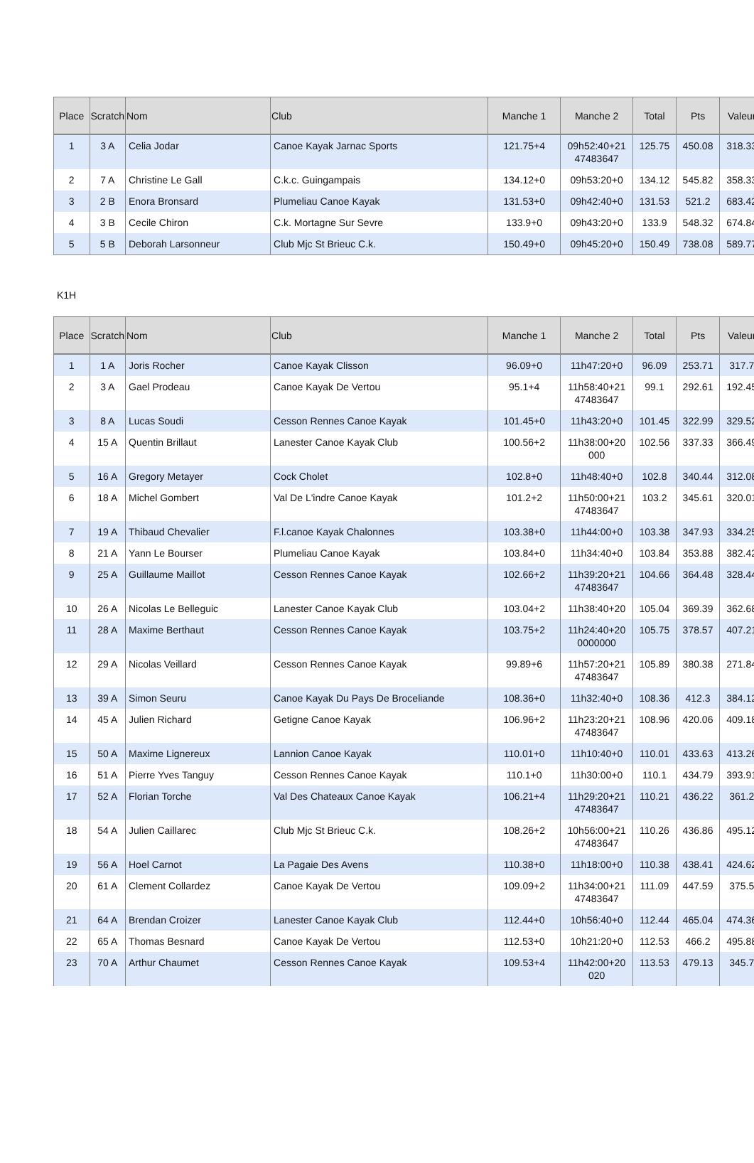| Place | Scratch | Nom | Club | Manche 1 | Manche 2 | Total | Pts | Valeur |
| --- | --- | --- | --- | --- | --- | --- | --- | --- |
| 1 | 3 A | Celia Jodar | Canoe Kayak Jarnac Sports | 121.75+4 | 09h52:40+21 47483647 | 125.75 | 450.08 | 318.33 |
| 2 | 7 A | Christine Le Gall | C.k.c. Guingampais | 134.12+0 | 09h53:20+0 | 134.12 | 545.82 | 358.33 |
| 3 | 2 B | Enora Bronsard | Plumeliau Canoe Kayak | 131.53+0 | 09h42:40+0 | 131.53 | 521.2 | 683.42 |
| 4 | 3 B | Cecile Chiron | C.k. Mortagne Sur Sevre | 133.9+0 | 09h43:20+0 | 133.9 | 548.32 | 674.84 |
| 5 | 5 B | Deborah Larsonneur | Club Mjc St Brieuc C.k. | 150.49+0 | 09h45:20+0 | 150.49 | 738.08 | 589.77 |
K1H
| Place | Scratch | Nom | Club | Manche 1 | Manche 2 | Total | Pts | Valeur |
| --- | --- | --- | --- | --- | --- | --- | --- | --- |
| 1 | 1 A | Joris Rocher | Canoe Kayak Clisson | 96.09+0 | 11h47:20+0 | 96.09 | 253.71 | 317.7 |
| 2 | 3 A | Gael Prodeau | Canoe Kayak De Vertou | 95.1+4 | 11h58:40+21 47483647 | 99.1 | 292.61 | 192.45 |
| 3 | 8 A | Lucas Soudi | Cesson Rennes Canoe Kayak | 101.45+0 | 11h43:20+0 | 101.45 | 322.99 | 329.52 |
| 4 | 15 A | Quentin Brillaut | Lanester Canoe Kayak Club | 100.56+2 | 11h38:00+20 000 | 102.56 | 337.33 | 366.49 |
| 5 | 16 A | Gregory Metayer | Cock Cholet | 102.8+0 | 11h48:40+0 | 102.8 | 340.44 | 312.08 |
| 6 | 18 A | Michel Gombert | Val De L'indre Canoe Kayak | 101.2+2 | 11h50:00+21 47483647 | 103.2 | 345.61 | 320.01 |
| 7 | 19 A | Thibaud Chevalier | F.l.canoe Kayak Chalonnes | 103.38+0 | 11h44:00+0 | 103.38 | 347.93 | 334.25 |
| 8 | 21 A | Yann Le Bourser | Plumeliau Canoe Kayak | 103.84+0 | 11h34:40+0 | 103.84 | 353.88 | 382.42 |
| 9 | 25 A | Guillaume Maillot | Cesson Rennes Canoe Kayak | 102.66+2 | 11h39:20+21 47483647 | 104.66 | 364.48 | 328.44 |
| 10 | 26 A | Nicolas Le Belleguic | Lanester Canoe Kayak Club | 103.04+2 | 11h38:40+20 | 105.04 | 369.39 | 362.68 |
| 11 | 28 A | Maxime Berthaut | Cesson Rennes Canoe Kayak | 103.75+2 | 11h24:40+20 0000000 | 105.75 | 378.57 | 407.21 |
| 12 | 29 A | Nicolas Veillard | Cesson Rennes Canoe Kayak | 99.89+6 | 11h57:20+21 47483647 | 105.89 | 380.38 | 271.84 |
| 13 | 39 A | Simon Seuru | Canoe Kayak Du Pays De Broceliande | 108.36+0 | 11h32:40+0 | 108.36 | 412.3 | 384.12 |
| 14 | 45 A | Julien Richard | Getigne Canoe Kayak | 106.96+2 | 11h23:20+21 47483647 | 108.96 | 420.06 | 409.18 |
| 15 | 50 A | Maxime Lignereux | Lannion Canoe Kayak | 110.01+0 | 11h10:40+0 | 110.01 | 433.63 | 413.26 |
| 16 | 51 A | Pierre Yves Tanguy | Cesson Rennes Canoe Kayak | 110.1+0 | 11h30:00+0 | 110.1 | 434.79 | 393.91 |
| 17 | 52 A | Florian Torche | Val Des Chateaux Canoe Kayak | 106.21+4 | 11h29:20+21 47483647 | 110.21 | 436.22 | 361.2 |
| 18 | 54 A | Julien Caillarec | Club Mjc St Brieuc C.k. | 108.26+2 | 10h56:00+21 47483647 | 110.26 | 436.86 | 495.12 |
| 19 | 56 A | Hoel Carnot | La Pagaie Des Avens | 110.38+0 | 11h18:00+0 | 110.38 | 438.41 | 424.62 |
| 20 | 61 A | Clement Collardez | Canoe Kayak De Vertou | 109.09+2 | 11h34:00+21 47483647 | 111.09 | 447.59 | 375.5 |
| 21 | 64 A | Brendan Croizer | Lanester Canoe Kayak Club | 112.44+0 | 10h56:40+0 | 112.44 | 465.04 | 474.36 |
| 22 | 65 A | Thomas Besnard | Canoe Kayak De Vertou | 112.53+0 | 10h21:20+0 | 112.53 | 466.2 | 495.88 |
| 23 | 70 A | Arthur Chaumet | Cesson Rennes Canoe Kayak | 109.53+4 | 11h42:00+20 020 | 113.53 | 479.13 | 345.7 |